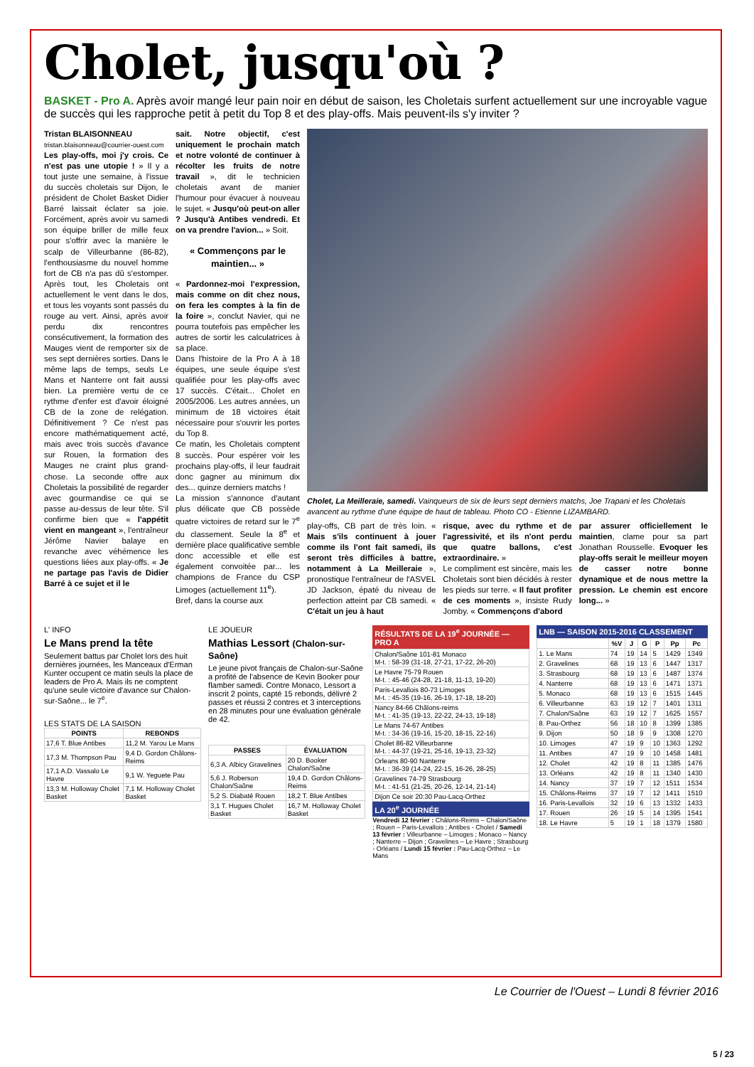Cholet, jusqu'où ?
BASKET - Pro A. Après avoir mangé leur pain noir en début de saison, les Choletais surfent actuellement sur une incroyable vague de succès qui les rapproche petit à petit du Top 8 et des play-offs. Mais peuvent-ils s'y inviter ?
Tristan BLAISONNEAU
tristan.blaisonneau@courrier-ouest.com
Les play-offs, moi j'y crois. Ce n'est pas une utopie ! » Il y a tout juste une semaine, à l'issue du succès choletais sur Dijon, le président de Cholet Basket Didier Barré laissait éclater sa joie. Forcément, après avoir vu samedi son équipe briller de mille feux pour s'offrir avec la manière le scalp de Villeurbanne (86-82), l'enthousiasme du nouvel homme fort de CB n'a pas dû s'estomper. Après tout, les Choletais ont actuellement le vent dans le dos, et tous les voyants sont passés du rouge au vert. Ainsi, après avoir perdu dix rencontres consécutivement, la formation des Mauges vient de remporter six de ses sept dernières sorties. Dans le même laps de temps, seuls Le Mans et Nanterre ont fait aussi bien. La première vertu de ce rythme d'enfer est d'avoir éloigné CB de la zone de relégation. Définitivement ? Ce n'est pas encore mathématiquement acté, mais avec trois succès d'avance sur Rouen, la formation des Mauges ne craint plus grand-chose. La seconde offre aux Choletais la possibilité de regarder avec gourmandise ce qui se passe au-dessus de leur tête. S'il confirme bien que « l'appétit vient en mangeant », l'entraîneur Jérôme Navier balaye en revanche avec véhémence les questions liées aux play-offs. « Je ne partage pas l'avis de Didier Barré à ce sujet et il le
sait. Notre objectif, c'est uniquement le prochain match et notre volonté de continuer à récolter les fruits de notre travail », dit le technicien choletais avant de manier l'humour pour évacuer à nouveau le sujet. « Jusqu'où peut-on aller ? Jusqu'à Antibes vendredi. Et on va prendre l'avion... » Soit.
« Commençons par le maintien... »
« Pardonnez-moi l'expression, mais comme on dit chez nous, on fera les comptes à la fin de la foire », conclut Navier, qui ne pourra toutefois pas empêcher les autres de sortir les calculatrices à sa place.
Dans l'histoire de la Pro A à 18 équipes, une seule équipe s'est qualifiée pour les play-offs avec 17 succès. C'était... Cholet en 2005/2006. Les autres années, un minimum de 18 victoires était nécessaire pour s'ouvrir les portes du Top 8.
Ce matin, les Choletais comptent 8 succès. Pour espérer voir les prochains play-offs, il leur faudrait donc gagner au minimum dix des... quinze derniers matchs !
La mission s'annonce d'autant plus délicate que CB possède quatre victoires de retard sur le 7<sup>e</sup> du classement. Seule la 8<sup>e</sup> et dernière place qualificative semble donc accessible et elle est également convoitée par... les champions de France du CSP Limoges (actuellement 11<sup>e</sup>).
Bref, dans la course aux
Cholet, La Meilleraie, samedi. Vainqueurs de six de leurs sept derniers matchs, Joe Trapani et les Choletais avancent au rythme d'une équipe de haut de tableau. Photo CO - Etienne LIZAMBARD.
play-offs, CB part de très loin. « Mais s'ils continuent à jouer comme ils l'ont fait samedi, ils seront très difficiles à battre, notamment à La Meilleraie », pronostique l'entraîneur de l'ASVEL JD Jackson, épaté du niveau de perfection atteint par CB samedi. « C'était un jeu à haut
risque, avec du rythme et de l'agressivité, et ils n'ont perdu que quatre ballons, c'est extraordinaire. »
Le compliment est sincère, mais les Choletais sont bien décidés à rester les pieds sur terre. « Il faut profiter de ces moments », insiste Rudy Jomby. « Commençons d'abord
par assurer officiellement le maintien, clame pour sa part Jonathan Rousselle. Evoquer les play-offs serait le meilleur moyen de casser notre bonne dynamique et de nous mettre la pression. Le chemin est encore long... »
L' INFO
Le Mans prend la tête
Seulement battus par Cholet lors des huit dernières journées, les Manceaux d'Erman Kunter occupent ce matin seuls la place de leaders de Pro A. Mais ils ne comptent qu'une seule victoire d'avance sur Chalon-sur-Saône... le 7<sup>e</sup>.
LES STATS DE LA SAISON
| POINTS | REBONDS |
| --- | --- |
| 17,6 T. Blue Antibes | 11,2 M. Yarou Le Mans |
| 17,3 M. Thompson Pau | 9,4 D. Gordon Châlons-Reims |
| 17,1 A.D. Vassalo Le Havre | 9,1 W. Yeguete Pau |
| 13,3 M. Holloway Cholet Basket | 7,1 M. Holloway Cholet Basket |
LE JOUEUR
Mathias Lessort (Chalon-sur-Saône)
Le jeune pivot français de Chalon-sur-Saône a profité de l'absence de Kevin Booker pour flamber samedi. Contre Monaco, Lessort a inscrit 2 points, capté 15 rebonds, délivré 2 passes et réussi 2 contres et 3 interceptions en 28 minutes pour une évaluation générale de 42.
| PASSES | ÉVALUATION |
| --- | --- |
| 6,3 A. Albicy Gravelines | 20 D. Booker Chalon/Saône |
| 5,6 J. Roberson Chalon/Saône | 19,4 D. Gordon Châlons-Reims |
| 5,2 S. Diabaté Rouen | 18,2 T. Blue Antibes |
| 3,1 T. Hugues Cholet Basket | 16,7 M. Holloway Cholet Basket |
RÉSULTATS DE LA 19<sup>e</sup> JOURNÉE — PRO A
| Chalon/Saône 101-81 Monaco M-t. : 58-39 (31-18, 27-21, 17-22, 26-20) |
| Le Havre 75-79 Rouen M-t. : 45-46 (24-28, 21-18, 11-13, 19-20) |
| Paris-Levallois 80-73 Limoges M-t. : 45-35 (19-16, 26-19, 17-18, 18-20) |
| Nancy 84-66 Châlons-reims M-t. : 41-35 (19-13, 22-22, 24-13, 19-18) |
| Le Mans 74-67 Antibes M-t. : 34-36 (19-16, 15-20, 18-15, 22-16) |
| Cholet 86-82 Villeurbanne M-t. : 44-37 (19-21, 25-16, 19-13, 23-32) |
| Orleans 80-90 Nanterre M-t. : 36-39 (14-24, 22-15, 16-26, 28-25) |
| Gravelines 74-79 Strasbourg M-t. : 41-51 (21-25, 20-26, 12-14, 21-14) |
| Dijon Ce soir 20:30 Pau-Lacq-Orthez |
LA 20<sup>e</sup> JOURNÉE
Vendredi 12 février : Châlons-Reims – Chalon/Saône ; Rouen – Paris-Levallois ; Antibes - Cholet / Samedi 13 février : Villeurbanne – Limoges ; Monaco – Nancy ; Nanterre – Dijon ; Gravelines – Le Havre ; Strasbourg - Orléans / Lundi 15 février : Pau-Lacq-Orthez – Le Mans
LNB — SAISON 2015-2016 CLASSEMENT
| | %V | J | G | P | Pp | Pc |
| --- | --- | --- | --- | --- | --- | --- |
| 1. Le Mans | 74 | 19 | 14 | 5 | 1429 | 1349 |
| 2. Gravelines | 68 | 19 | 13 | 6 | 1447 | 1317 |
| 3. Strasbourg | 68 | 19 | 13 | 6 | 1487 | 1374 |
| 4. Nanterre | 68 | 19 | 13 | 6 | 1471 | 1371 |
| 5. Monaco | 68 | 19 | 13 | 6 | 1515 | 1445 |
| 6. Villeurbanne | 63 | 19 | 12 | 7 | 1401 | 1311 |
| 7. Chalon/Saône | 63 | 19 | 12 | 7 | 1625 | 1557 |
| 8. Pau-Orthez | 56 | 18 | 10 | 8 | 1399 | 1385 |
| 9. Dijon | 50 | 18 | 9 | 9 | 1308 | 1270 |
| 10. Limoges | 47 | 19 | 9 | 10 | 1363 | 1292 |
| 11. Antibes | 47 | 19 | 9 | 10 | 1458 | 1481 |
| 12. Cholet | 42 | 19 | 8 | 11 | 1385 | 1476 |
| 13. Orléans | 42 | 19 | 8 | 11 | 1340 | 1430 |
| 14. Nancy | 37 | 19 | 7 | 12 | 1511 | 1534 |
| 15. Châlons-Reims | 37 | 19 | 7 | 12 | 1411 | 1510 |
| 16. Paris-Levallois | 32 | 19 | 6 | 13 | 1332 | 1433 |
| 17. Rouen | 26 | 19 | 5 | 14 | 1395 | 1541 |
| 18. Le Havre | 5 | 19 | 1 | 18 | 1379 | 1580 |
Le Courrier de l'Ouest – Lundi 8 février 2016
5 / 23